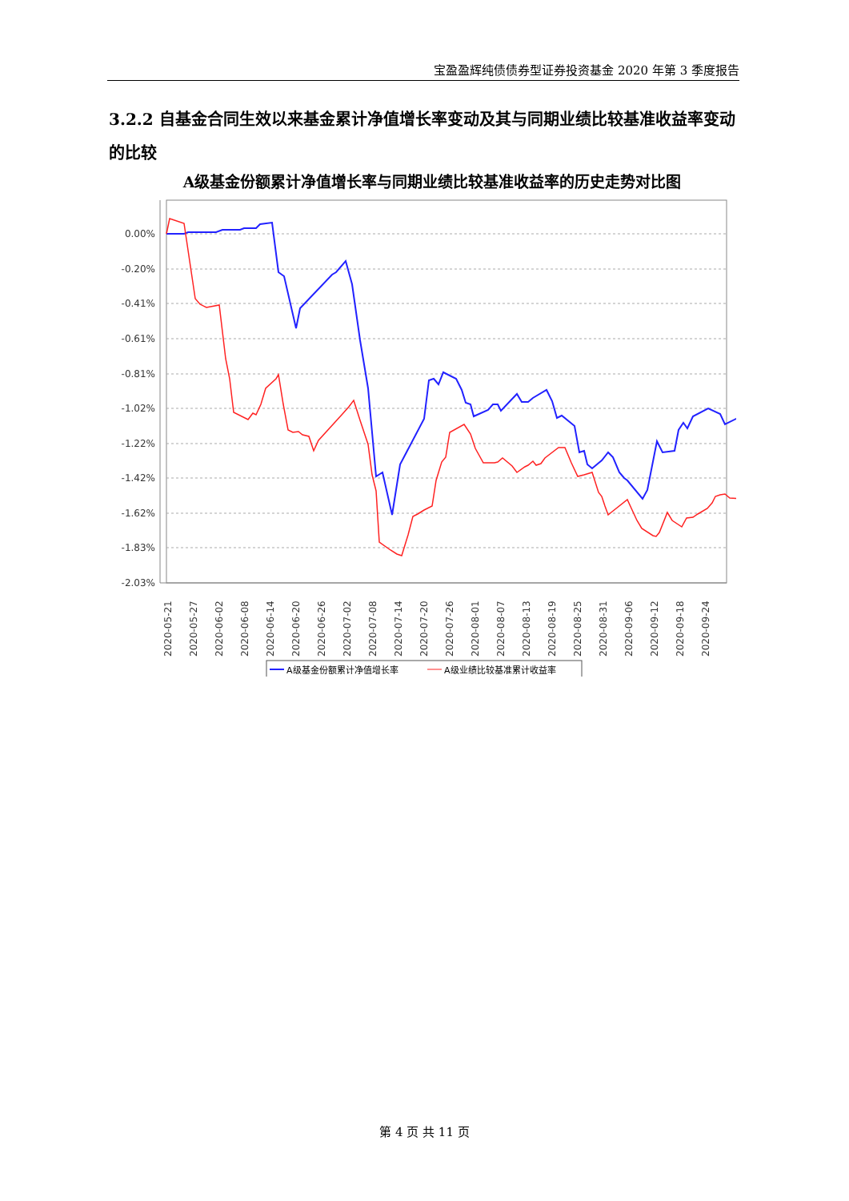宝盈盈辉纯债债券型证券投资基金 2020 年第 3 季度报告
3.2.2 自基金合同生效以来基金累计净值增长率变动及其与同期业绩比较基准收益率变动的比较
A级基金份额累计净值增长率与同期业绩比较基准收益率的历史走势对比图
0.00%
-0.20%
-0.41%
-0.61%
-0.81%
-1.02%
-1.22%
-1.42%
-1.62%
-1.83%
-2.03%
2020-05-21
2020-05-27
2020-06-02
2020-06-08
2020-06-14
2020-06-20
2020-06-26
2020-07-02
2020-07-08
2020-07-14
2020-07-20
2020-07-26
2020-08-01
2020-08-07
2020-08-13
2020-08-19
2020-08-25
2020-08-31
2020-09-06
2020-09-12
2020-09-18
2020-09-24
A级基金份额累计净值增长率
A级业绩比较基准累计收益率
第 4 页 共 11 页